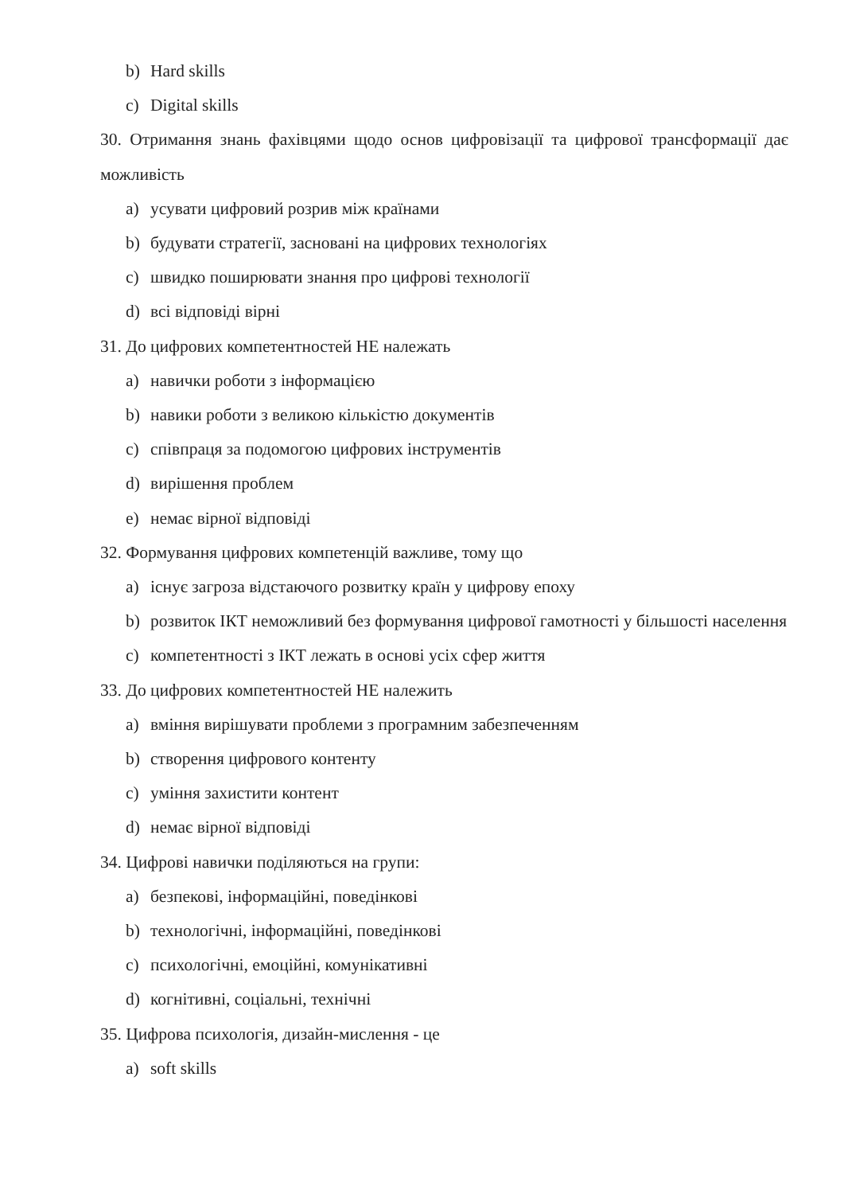b) Hard skills
c) Digital skills
30. Отримання знань фахівцями щодо основ цифровізації та цифрової трансформації дає можливість
a) усувати цифровий розрив між країнами
b) будувати стратегії, засновані на цифрових технологіях
c) швидко поширювати знання про цифрові технології
d) всі відповіді вірні
31. До цифрових компетентностей НЕ належать
a) навички роботи з інформацією
b) навики роботи з великою кількістю документів
c) співпраця за подомогою цифрових інструментів
d) вирішення проблем
e) немає вірної відповіді
32. Формування цифрових компетенцій важливе, тому що
a) існує загроза відстаючого розвитку країн у цифрову епоху
b) розвиток ІКТ неможливий без формування цифрової гамотності у більшості населення
c) компетентності з ІКТ лежать в основі усіх сфер життя
33. До цифрових компетентностей НЕ належить
a) вміння вирішувати проблеми з програмним забезпеченням
b) створення цифрового контенту
c) уміння захистити контент
d) немає вірної відповіді
34. Цифрові навички поділяються на групи:
a) безпекові, інформаційні, поведінкові
b) технологічні, інформаційні, поведінкові
c) психологічні, емоційні, комунікативні
d) когнітивні, соціальні, технічні
35. Цифрова психологія, дизайн-мислення - це
a) soft skills